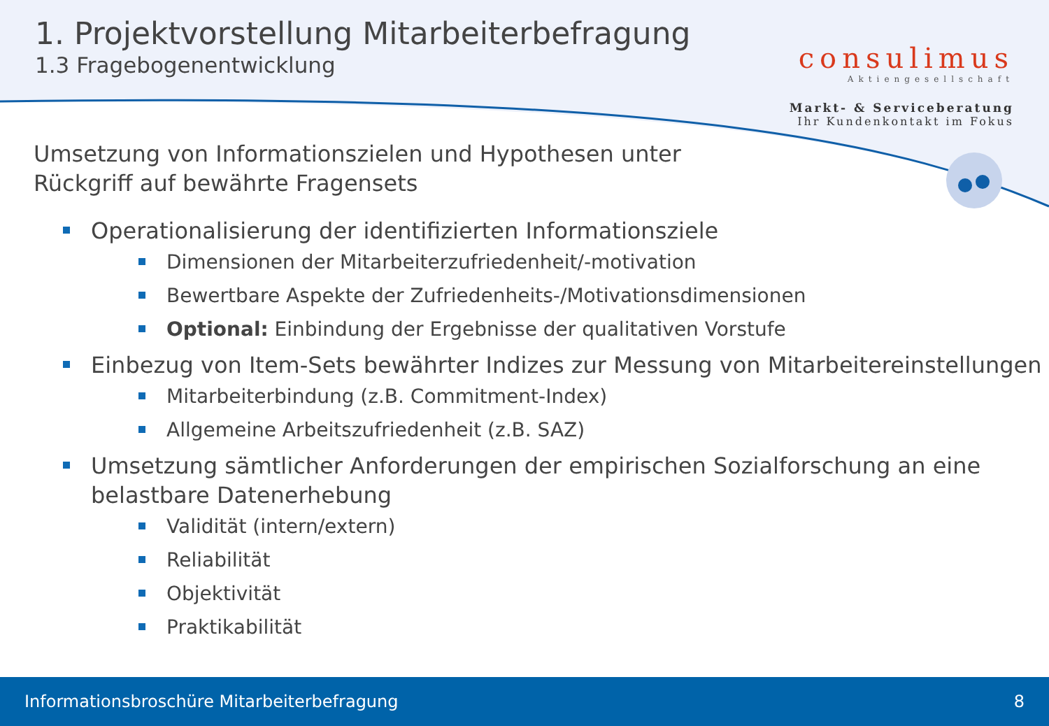1. Projektvorstellung Mitarbeiterbefragung
1.3 Fragebogenentwicklung
consulimus
Aktiengesellschaft
Markt- & Serviceberatung
Ihr Kundenkontakt im Fokus
Umsetzung von Informationszielen und Hypothesen unter
Rückgriff auf bewährte Fragensets
Operationalisierung der identifizierten Informationsziele
Dimensionen der Mitarbeiterzufriedenheit/-motivation
Bewertbare Aspekte der Zufriedenheits-/Motivationsdimensionen
Optional: Einbindung der Ergebnisse der qualitativen Vorstufe
Einbezug von Item-Sets bewährter Indizes zur Messung von Mitarbeitereinstellungen
Mitarbeiterbindung (z.B. Commitment-Index)
Allgemeine Arbeitszufriedenheit (z.B. SAZ)
Umsetzung sämtlicher Anforderungen der empirischen Sozialforschung an eine belastbare Datenerhebung
Validität (intern/extern)
Reliabilität
Objektivität
Praktikabilität
Informationsbroschüre Mitarbeiterbefragung 8